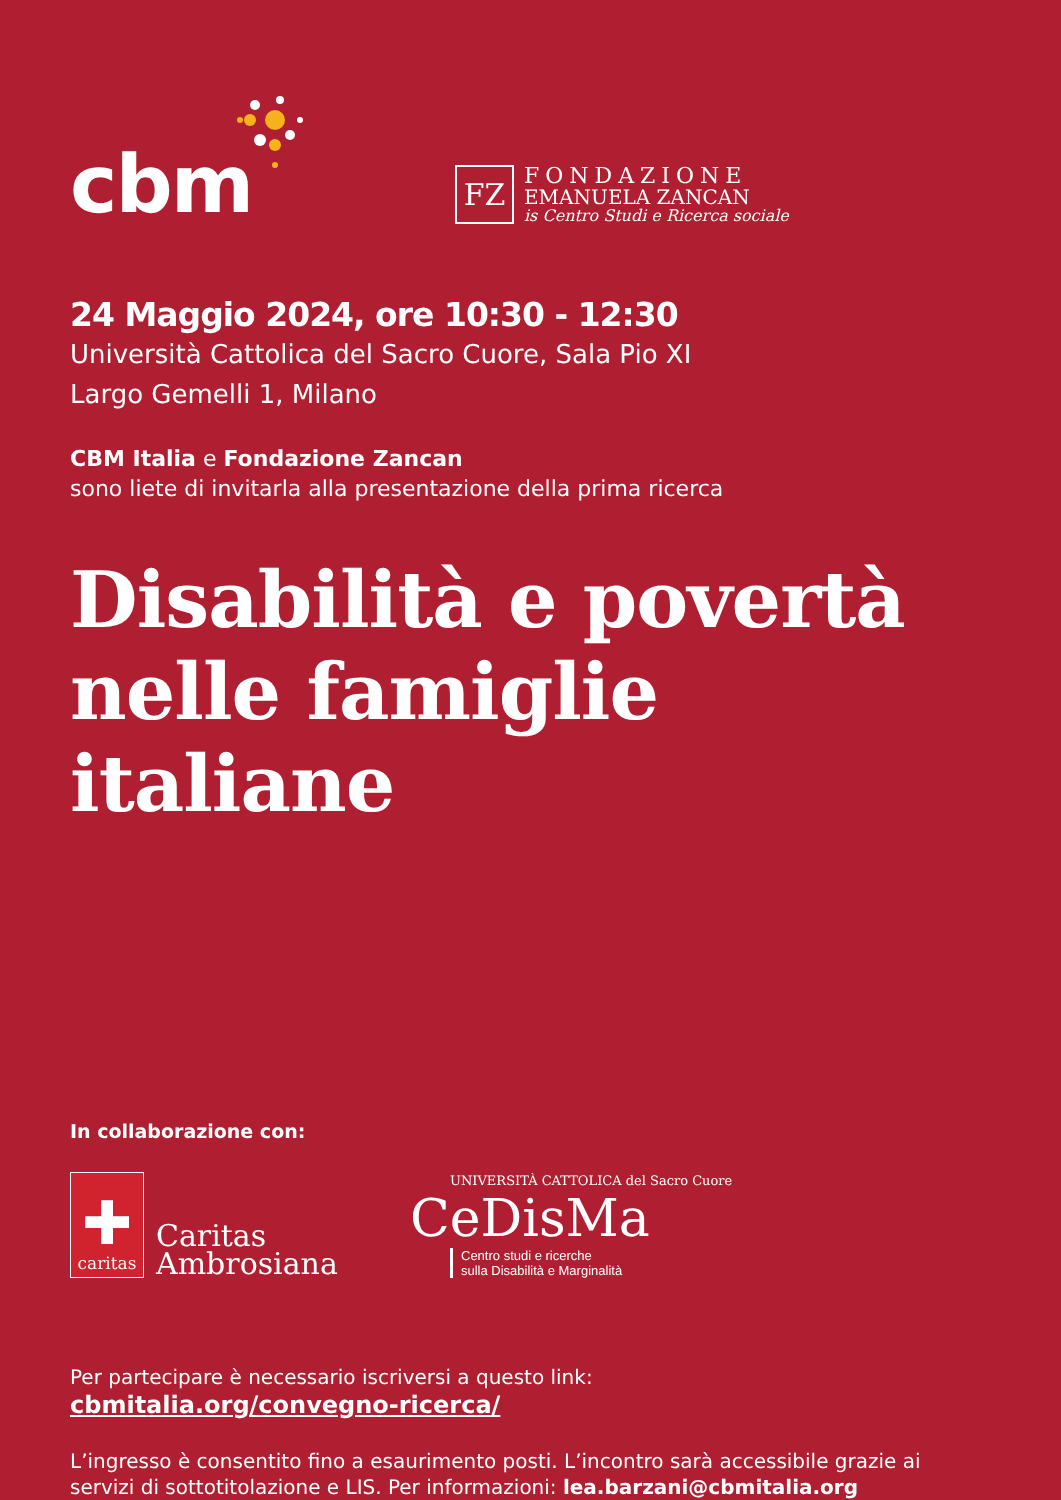cbm
FZ
FONDAZIONE
EMANUELA ZANCAN
is Centro Studi e Ricerca sociale
24 Maggio 2024, ore 10:30 - 12:30
Università Cattolica del Sacro Cuore, Sala Pio XI
Largo Gemelli 1, Milano
CBM Italia e Fondazione Zancan
sono liete di invitarla alla presentazione della prima ricerca
Disabilità e povertà
nelle famiglie italiane
In collaborazione con:
✚
caritas
Caritas
Ambrosiana
UNIVERSITÀ CATTOLICA del Sacro Cuore
CeDisMa
Centro studi e ricerche
sulla Disabilità e Marginalità
Per partecipare è necessario iscriversi a questo link:
cbmitalia.org/convegno-ricerca/
L’ingresso è consentito fino a esaurimento posti. L’incontro sarà accessibile grazie ai servizi di sottotitolazione e LIS. Per informazioni: lea.barzani@cbmitalia.org